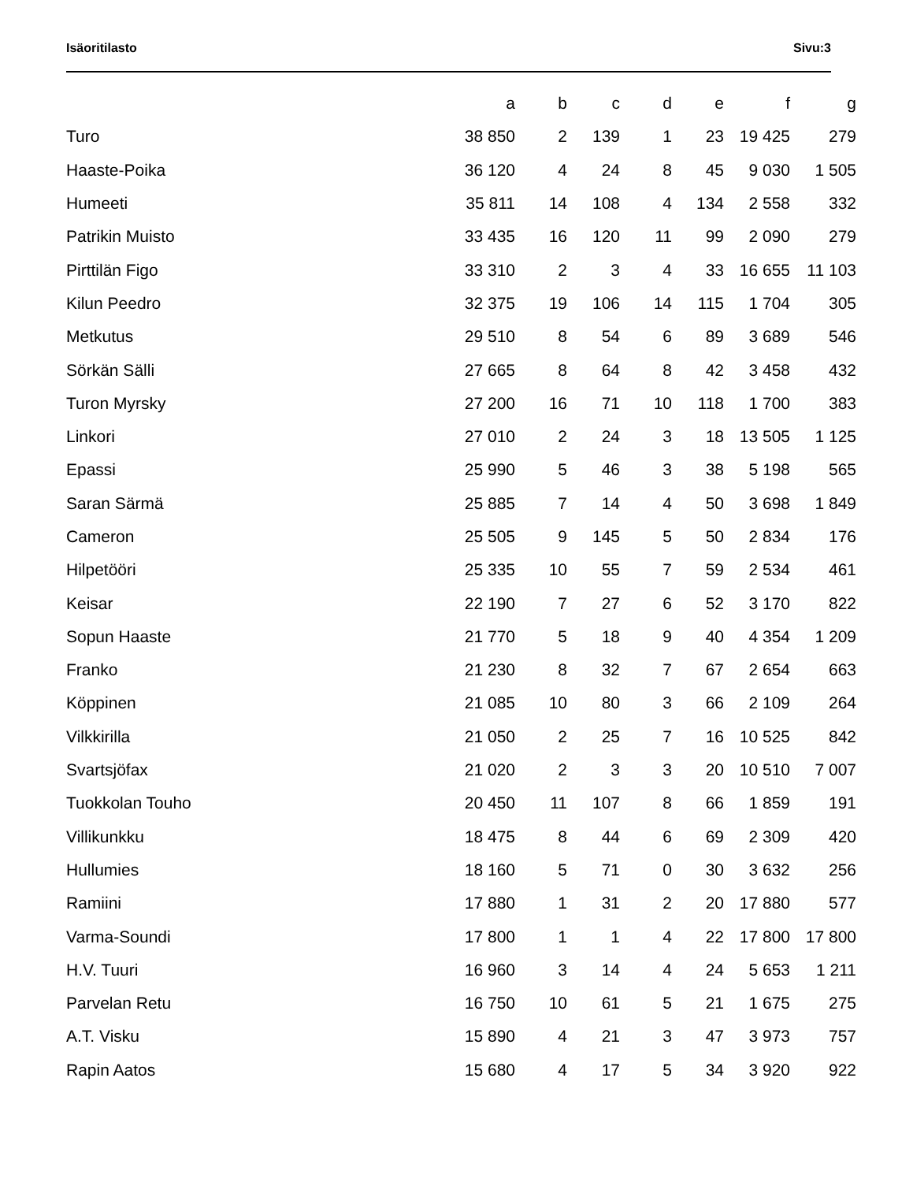Isäoritilasto Sivu:3
| | a | b | c | d | e | f | g |
| --- | --- | --- | --- | --- | --- | --- | --- |
| Turo | 38 850 | 2 | 139 | 1 | 23 | 19 425 | 279 |
| Haaste-Poika | 36 120 | 4 | 24 | 8 | 45 | 9 030 | 1 505 |
| Humeeti | 35 811 | 14 | 108 | 4 | 134 | 2 558 | 332 |
| Patrikin Muisto | 33 435 | 16 | 120 | 11 | 99 | 2 090 | 279 |
| Pirttilän Figo | 33 310 | 2 | 3 | 4 | 33 | 16 655 | 11 103 |
| Kilun Peedro | 32 375 | 19 | 106 | 14 | 115 | 1 704 | 305 |
| Metkutus | 29 510 | 8 | 54 | 6 | 89 | 3 689 | 546 |
| Sörkän Sälli | 27 665 | 8 | 64 | 8 | 42 | 3 458 | 432 |
| Turon Myrsky | 27 200 | 16 | 71 | 10 | 118 | 1 700 | 383 |
| Linkori | 27 010 | 2 | 24 | 3 | 18 | 13 505 | 1 125 |
| Epassi | 25 990 | 5 | 46 | 3 | 38 | 5 198 | 565 |
| Saran Särmä | 25 885 | 7 | 14 | 4 | 50 | 3 698 | 1 849 |
| Cameron | 25 505 | 9 | 145 | 5 | 50 | 2 834 | 176 |
| Hilpetööri | 25 335 | 10 | 55 | 7 | 59 | 2 534 | 461 |
| Keisar | 22 190 | 7 | 27 | 6 | 52 | 3 170 | 822 |
| Sopun Haaste | 21 770 | 5 | 18 | 9 | 40 | 4 354 | 1 209 |
| Franko | 21 230 | 8 | 32 | 7 | 67 | 2 654 | 663 |
| Köppinen | 21 085 | 10 | 80 | 3 | 66 | 2 109 | 264 |
| Vilkkirilla | 21 050 | 2 | 25 | 7 | 16 | 10 525 | 842 |
| Svartsjöfax | 21 020 | 2 | 3 | 3 | 20 | 10 510 | 7 007 |
| Tuokkolan Touho | 20 450 | 11 | 107 | 8 | 66 | 1 859 | 191 |
| Villikunkku | 18 475 | 8 | 44 | 6 | 69 | 2 309 | 420 |
| Hullumies | 18 160 | 5 | 71 | 0 | 30 | 3 632 | 256 |
| Ramiini | 17 880 | 1 | 31 | 2 | 20 | 17 880 | 577 |
| Varma-Soundi | 17 800 | 1 | 1 | 4 | 22 | 17 800 | 17 800 |
| H.V. Tuuri | 16 960 | 3 | 14 | 4 | 24 | 5 653 | 1 211 |
| Parvelan Retu | 16 750 | 10 | 61 | 5 | 21 | 1 675 | 275 |
| A.T. Visku | 15 890 | 4 | 21 | 3 | 47 | 3 973 | 757 |
| Rapin Aatos | 15 680 | 4 | 17 | 5 | 34 | 3 920 | 922 |